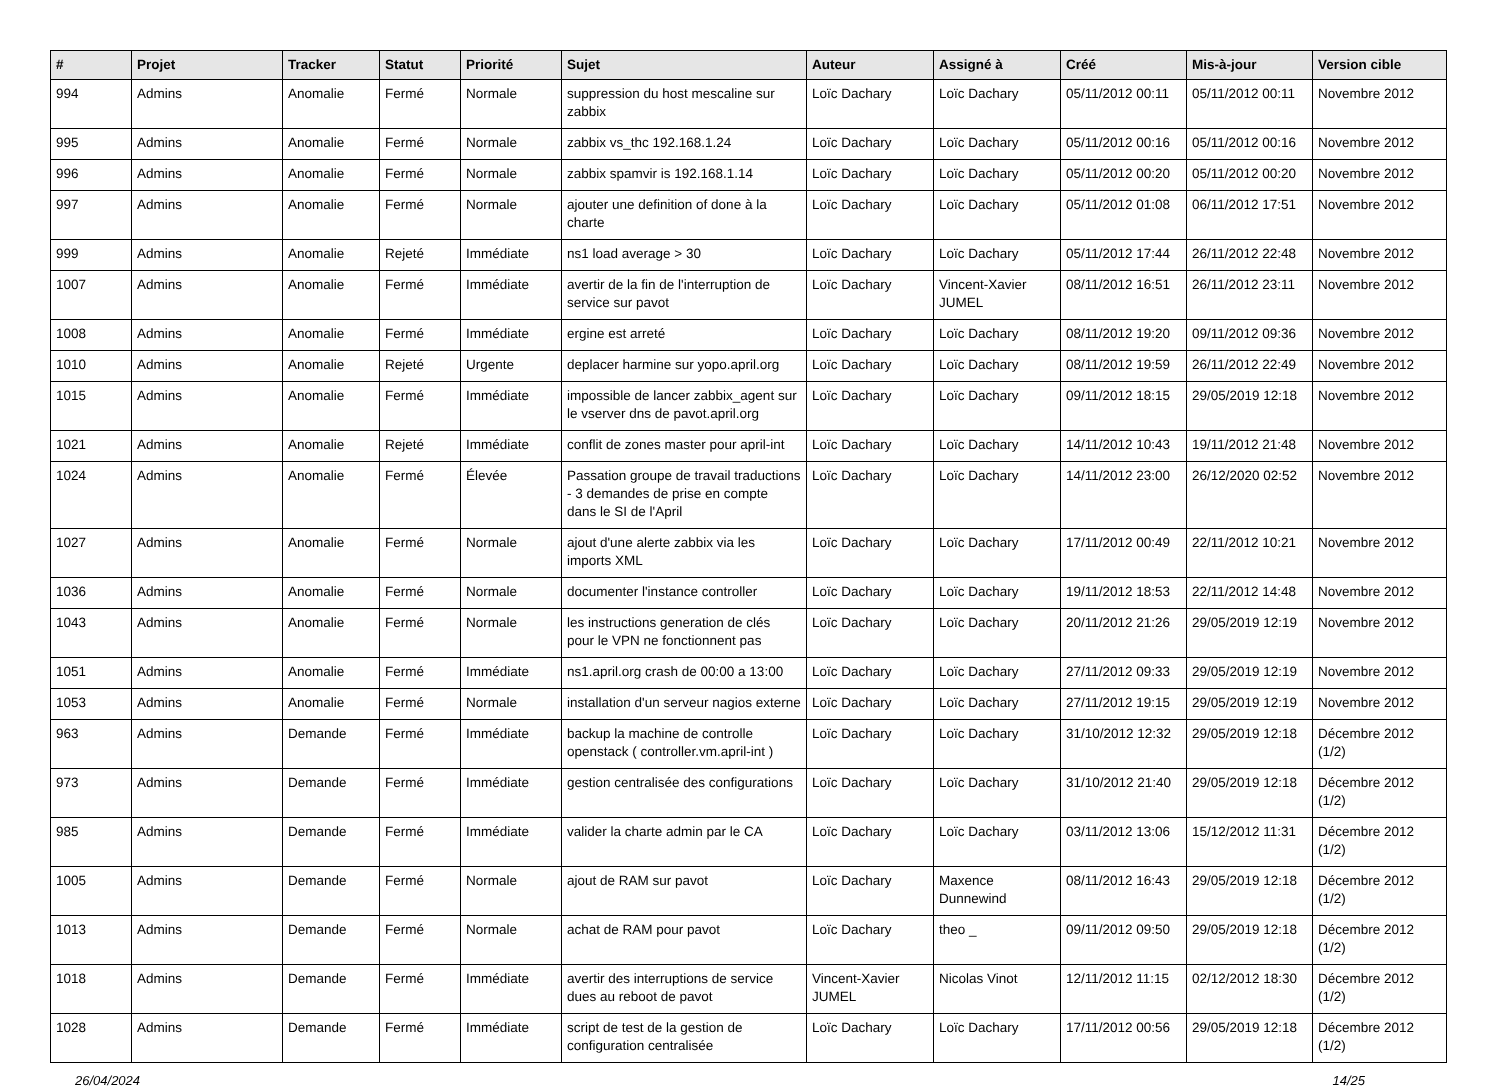| # | Projet | Tracker | Statut | Priorité | Sujet | Auteur | Assigné à | Créé | Mis-à-jour | Version cible |
| --- | --- | --- | --- | --- | --- | --- | --- | --- | --- | --- |
| 994 | Admins | Anomalie | Fermé | Normale | suppression du host mescaline sur zabbix | Loïc Dachary | Loïc Dachary | 05/11/2012 00:11 | 05/11/2012 00:11 | Novembre 2012 |
| 995 | Admins | Anomalie | Fermé | Normale | zabbix vs_thc 192.168.1.24 | Loïc Dachary | Loïc Dachary | 05/11/2012 00:16 | 05/11/2012 00:16 | Novembre 2012 |
| 996 | Admins | Anomalie | Fermé | Normale | zabbix spamvir is 192.168.1.14 | Loïc Dachary | Loïc Dachary | 05/11/2012 00:20 | 05/11/2012 00:20 | Novembre 2012 |
| 997 | Admins | Anomalie | Fermé | Normale | ajouter une definition of done à la charte | Loïc Dachary | Loïc Dachary | 05/11/2012 01:08 | 06/11/2012 17:51 | Novembre 2012 |
| 999 | Admins | Anomalie | Rejeté | Immédiate | ns1 load average > 30 | Loïc Dachary | Loïc Dachary | 05/11/2012 17:44 | 26/11/2012 22:48 | Novembre 2012 |
| 1007 | Admins | Anomalie | Fermé | Immédiate | avertir de la fin de l'interruption de service sur pavot | Loïc Dachary | Vincent-Xavier JUMEL | 08/11/2012 16:51 | 26/11/2012 23:11 | Novembre 2012 |
| 1008 | Admins | Anomalie | Fermé | Immédiate | ergine est arreté | Loïc Dachary | Loïc Dachary | 08/11/2012 19:20 | 09/11/2012 09:36 | Novembre 2012 |
| 1010 | Admins | Anomalie | Rejeté | Urgente | deplacer harmine sur yopo.april.org | Loïc Dachary | Loïc Dachary | 08/11/2012 19:59 | 26/11/2012 22:49 | Novembre 2012 |
| 1015 | Admins | Anomalie | Fermé | Immédiate | impossible de lancer zabbix_agent sur le vserver dns de pavot.april.org | Loïc Dachary | Loïc Dachary | 09/11/2012 18:15 | 29/05/2019 12:18 | Novembre 2012 |
| 1021 | Admins | Anomalie | Rejeté | Immédiate | conflit de zones master pour april-int | Loïc Dachary | Loïc Dachary | 14/11/2012 10:43 | 19/11/2012 21:48 | Novembre 2012 |
| 1024 | Admins | Anomalie | Fermé | Élevée | Passation groupe de travail traductions - 3 demandes de prise en compte dans le SI de l'April | Loïc Dachary | Loïc Dachary | 14/11/2012 23:00 | 26/12/2020 02:52 | Novembre 2012 |
| 1027 | Admins | Anomalie | Fermé | Normale | ajout d'une alerte zabbix via les imports XML | Loïc Dachary | Loïc Dachary | 17/11/2012 00:49 | 22/11/2012 10:21 | Novembre 2012 |
| 1036 | Admins | Anomalie | Fermé | Normale | documenter l'instance controller | Loïc Dachary | Loïc Dachary | 19/11/2012 18:53 | 22/11/2012 14:48 | Novembre 2012 |
| 1043 | Admins | Anomalie | Fermé | Normale | les instructions generation de clés pour le VPN ne fonctionnent pas | Loïc Dachary | Loïc Dachary | 20/11/2012 21:26 | 29/05/2019 12:19 | Novembre 2012 |
| 1051 | Admins | Anomalie | Fermé | Immédiate | ns1.april.org crash de 00:00 a 13:00 | Loïc Dachary | Loïc Dachary | 27/11/2012 09:33 | 29/05/2019 12:19 | Novembre 2012 |
| 1053 | Admins | Anomalie | Fermé | Normale | installation d'un serveur nagios externe | Loïc Dachary | Loïc Dachary | 27/11/2012 19:15 | 29/05/2019 12:19 | Novembre 2012 |
| 963 | Admins | Demande | Fermé | Immédiate | backup la machine de controlle openstack ( controller.vm.april-int ) | Loïc Dachary | Loïc Dachary | 31/10/2012 12:32 | 29/05/2019 12:18 | Décembre 2012 (1/2) |
| 973 | Admins | Demande | Fermé | Immédiate | gestion centralisée des configurations | Loïc Dachary | Loïc Dachary | 31/10/2012 21:40 | 29/05/2019 12:18 | Décembre 2012 (1/2) |
| 985 | Admins | Demande | Fermé | Immédiate | valider la charte admin par le CA | Loïc Dachary | Loïc Dachary | 03/11/2012 13:06 | 15/12/2012 11:31 | Décembre 2012 (1/2) |
| 1005 | Admins | Demande | Fermé | Normale | ajout de RAM sur pavot | Loïc Dachary | Maxence Dunnewind | 08/11/2012 16:43 | 29/05/2019 12:18 | Décembre 2012 (1/2) |
| 1013 | Admins | Demande | Fermé | Normale | achat de RAM pour pavot | Loïc Dachary | theo _ | 09/11/2012 09:50 | 29/05/2019 12:18 | Décembre 2012 (1/2) |
| 1018 | Admins | Demande | Fermé | Immédiate | avertir des interruptions de service dues au reboot de pavot | Vincent-Xavier JUMEL | Nicolas Vinot | 12/11/2012 11:15 | 02/12/2012 18:30 | Décembre 2012 (1/2) |
| 1028 | Admins | Demande | Fermé | Immédiate | script de test de la gestion de configuration centralisée | Loïc Dachary | Loïc Dachary | 17/11/2012 00:56 | 29/05/2019 12:18 | Décembre 2012 (1/2) |
26/04/2024 14/25